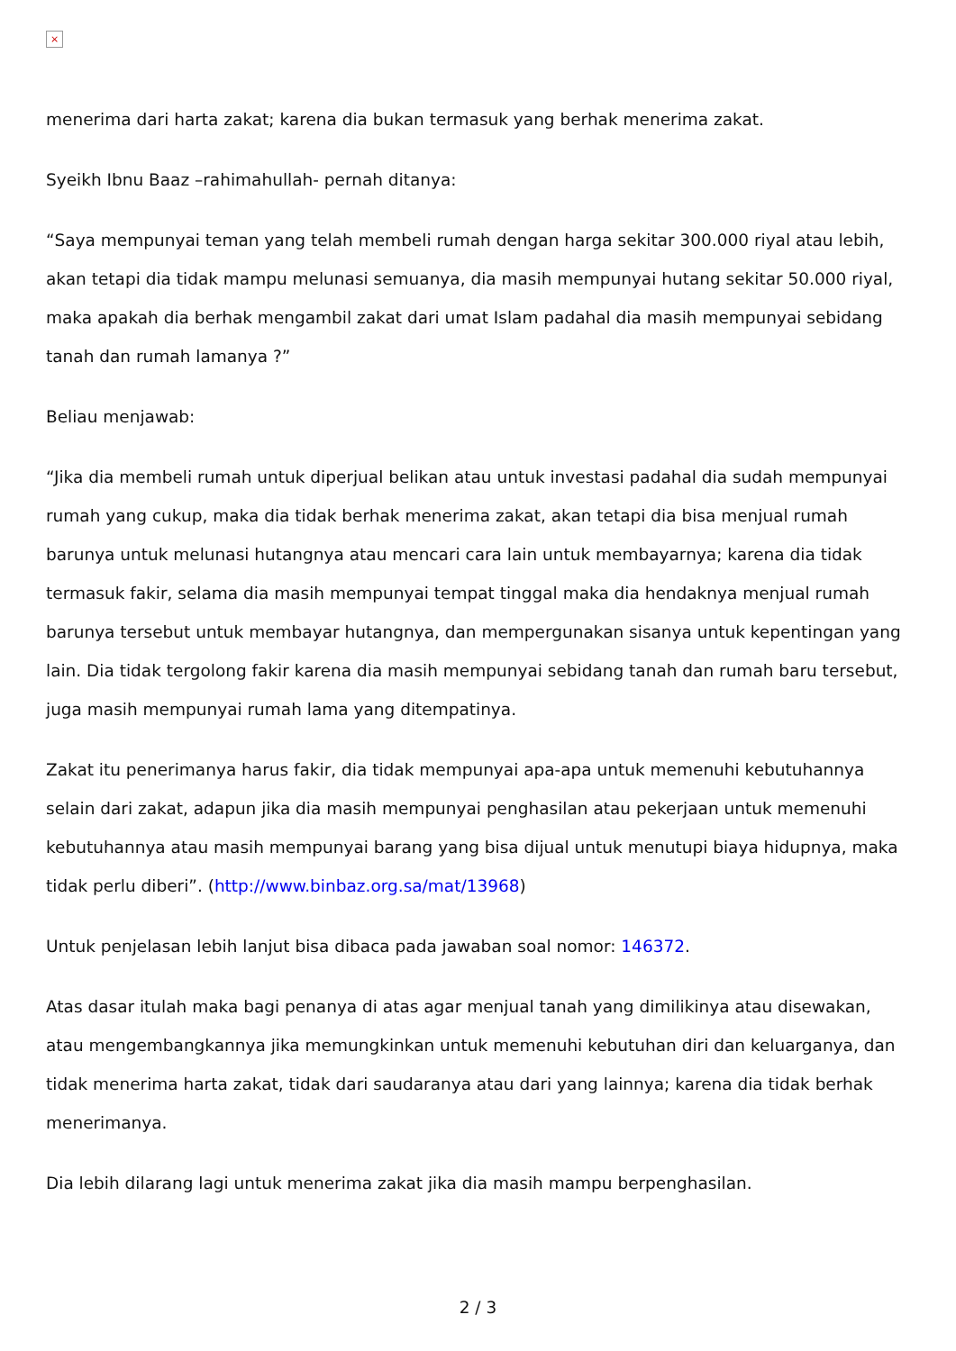×
menerima dari harta zakat; karena dia bukan termasuk yang berhak menerima zakat.
Syeikh Ibnu Baaz –rahimahullah- pernah ditanya:
“Saya mempunyai teman yang telah membeli rumah dengan harga sekitar 300.000 riyal atau lebih, akan tetapi dia tidak mampu melunasi semuanya, dia masih mempunyai hutang sekitar 50.000 riyal, maka apakah dia berhak mengambil zakat dari umat Islam padahal dia masih mempunyai sebidang tanah dan rumah lamanya ?”
Beliau menjawab:
“Jika dia membeli rumah untuk diperjual belikan atau untuk investasi padahal dia sudah mempunyai rumah yang cukup, maka dia tidak berhak menerima zakat, akan tetapi dia bisa menjual rumah barunya untuk melunasi hutangnya atau mencari cara lain untuk membayarnya; karena dia tidak termasuk fakir, selama dia masih mempunyai tempat tinggal maka dia hendaknya menjual rumah barunya tersebut untuk membayar hutangnya, dan mempergunakan sisanya untuk kepentingan yang lain. Dia tidak tergolong fakir karena dia masih mempunyai sebidang tanah dan rumah baru tersebut, juga masih mempunyai rumah lama yang ditempatinya.
Zakat itu penerimanya harus fakir, dia tidak mempunyai apa-apa untuk memenuhi kebutuhannya selain dari zakat, adapun jika dia masih mempunyai penghasilan atau pekerjaan untuk memenuhi kebutuhannya atau masih mempunyai barang yang bisa dijual untuk menutupi biaya hidupnya, maka tidak perlu diberi”. (http://www.binbaz.org.sa/mat/13968)
Untuk penjelasan lebih lanjut bisa dibaca pada jawaban soal nomor: 146372.
Atas dasar itulah maka bagi penanya di atas agar menjual tanah yang dimilikinya atau disewakan, atau mengembangkannya jika memungkinkan untuk memenuhi kebutuhan diri dan keluarganya, dan tidak menerima harta zakat, tidak dari saudaranya atau dari yang lainnya; karena dia tidak berhak menerimanya.
Dia lebih dilarang lagi untuk menerima zakat jika dia masih mampu berpenghasilan.
2 / 3